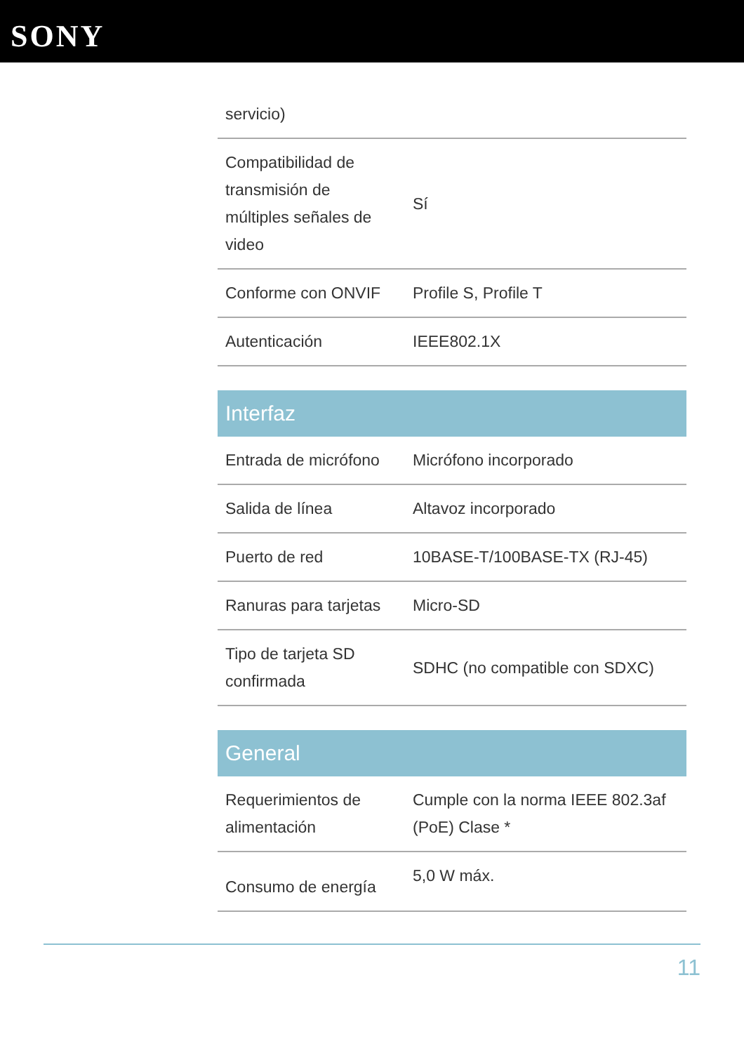SONY
| servicio) | |
| Compatibilidad de transmisión de múltiples señales de video | Sí |
| Conforme con ONVIF | Profile S, Profile T |
| Autenticación | IEEE802.1X |
Interfaz
| Entrada de micrófono | Micrófono incorporado |
| Salida de línea | Altavoz incorporado |
| Puerto de red | 10BASE-T/100BASE-TX (RJ-45) |
| Ranuras para tarjetas | Micro-SD |
| Tipo de tarjeta SD confirmada | SDHC (no compatible con SDXC) |
General
| Requerimientos de alimentación | Cumple con la norma IEEE 802.3af (PoE) Clase * |
| Consumo de energía | 5,0 W máx. |
11